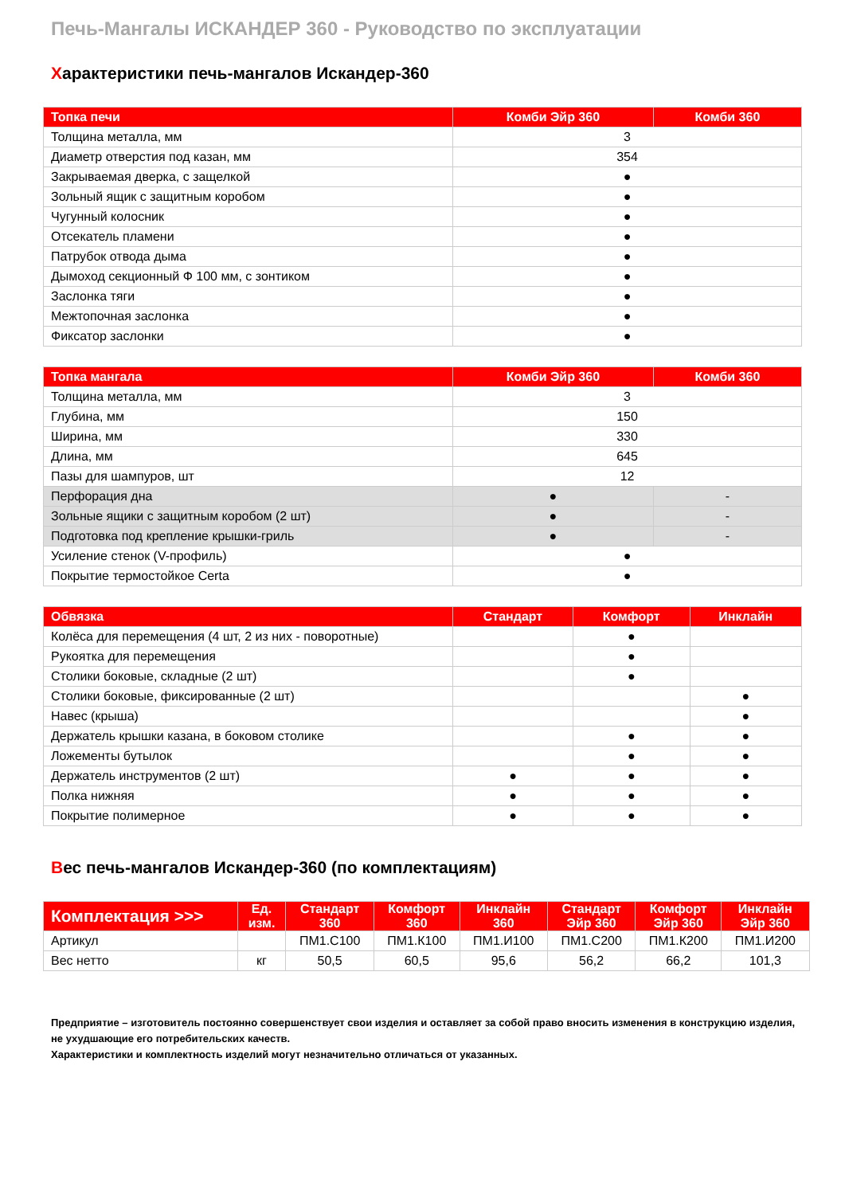Печь-Мангалы ИСКАНДЕР 360 - Руководство по эксплуатации
Характеристики печь-мангалов Искандер-360
| Топка печи | Комби Эйр 360 | Комби 360 |
| --- | --- | --- |
| Толщина металла, мм | 3 | |
| Диаметр отверстия под казан, мм | 354 | |
| Закрываемая дверка, с защелкой | ● | |
| Зольный ящик с защитным коробом | ● | |
| Чугунный колосник | ● | |
| Отсекатель пламени | ● | |
| Патрубок отвода дыма | ● | |
| Дымоход секционный Ф 100 мм, с зонтиком | ● | |
| Заслонка тяги | ● | |
| Межтопочная заслонка | ● | |
| Фиксатор заслонки | ● | |
| Топка мангала | Комби Эйр 360 | Комби 360 |
| --- | --- | --- |
| Толщина металла, мм | 3 | |
| Глубина, мм | 150 | |
| Ширина, мм | 330 | |
| Длина, мм | 645 | |
| Пазы для шампуров, шт | 12 | |
| Перфорация дна | ● | - |
| Зольные ящики с защитным коробом (2 шт) | ● | - |
| Подготовка под крепление крышки-гриль | ● | - |
| Усиление стенок (V-профиль) | ● | |
| Покрытие термостойкое Certa | ● | |
| Обвязка | Стандарт | Комфорт | Инклайн |
| --- | --- | --- | --- |
| Колёса для перемещения (4 шт, 2 из них - поворотные) | | ● | |
| Рукоятка для перемещения | | ● | |
| Столики боковые, складные (2 шт) | | ● | |
| Столики боковые, фиксированные (2 шт) | | | ● |
| Навес (крыша) | | | ● |
| Держатель крышки казана, в боковом столике | | ● | ● |
| Ложементы бутылок | | ● | ● |
| Держатель инструментов (2 шт) | ● | ● | ● |
| Полка нижняя | ● | ● | ● |
| Покрытие полимерное | ● | ● | ● |
Вес печь-мангалов Искандер-360 (по комплектациям)
| Комплектация >>> | Ед. изм. | Стандарт 360 | Комфорт 360 | Инклайн 360 | Стандарт Эйр 360 | Комфорт Эйр 360 | Инклайн Эйр 360 |
| --- | --- | --- | --- | --- | --- | --- | --- |
| Артикул | | ПМ1.С100 | ПМ1.К100 | ПМ1.И100 | ПМ1.С200 | ПМ1.К200 | ПМ1.И200 |
| Вес нетто | кг | 50,5 | 60,5 | 95,6 | 56,2 | 66,2 | 101,3 |
Предприятие – изготовитель постоянно совершенствует свои изделия и оставляет за собой право вносить изменения в конструкцию изделия, не ухудшающие его потребительских качеств.
Характеристики и комплектность изделий могут незначительно отличаться от указанных.